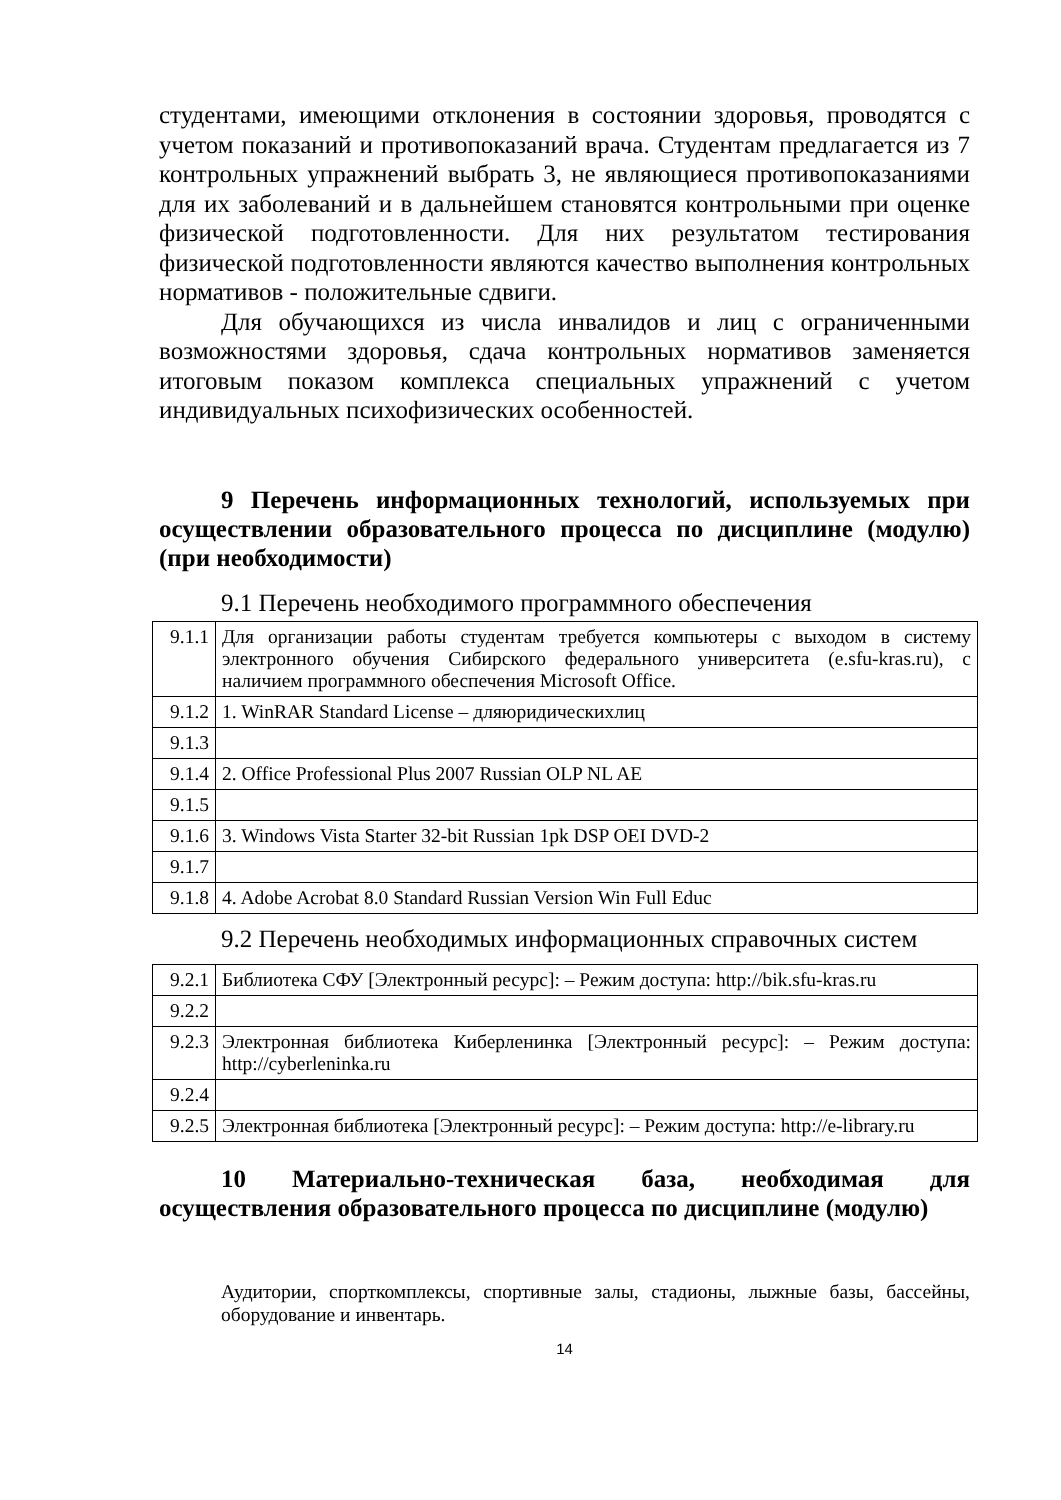студентами, имеющими отклонения в состоянии здоровья, проводятся с учетом показаний и противопоказаний врача. Студентам предлагается из 7 контрольных упражнений выбрать 3, не являющиеся противопоказаниями для их заболеваний и в дальнейшем становятся контрольными при оценке физической подготовленности. Для них результатом тестирования физической подготовленности являются качество выполнения контрольных нормативов - положительные сдвиги.
Для обучающихся из числа инвалидов и лиц с ограниченными возможностями здоровья, сдача контрольных нормативов заменяется итоговым показом комплекса специальных упражнений с учетом индивидуальных психофизических особенностей.
9 Перечень информационных технологий, используемых при осуществлении образовательного процесса по дисциплине (модулю) (при необходимости)
9.1 Перечень необходимого программного обеспечения
| 9.1.1 | Для организации работы студентам требуется компьютеры с выходом в систему электронного обучения Сибирского федерального университета (e.sfu-kras.ru), с наличием программного обеспечения Microsoft Office. |
| 9.1.2 | 1. WinRAR Standard License – дляюридическихлиц |
| 9.1.3 | |
| 9.1.4 | 2. Office Professional Plus 2007 Russian OLP NL AE |
| 9.1.5 | |
| 9.1.6 | 3. Windows Vista Starter 32-bit Russian 1pk DSP OEI DVD-2 |
| 9.1.7 | |
| 9.1.8 | 4. Adobe Acrobat 8.0 Standard Russian Version Win Full Educ |
9.2 Перечень необходимых информационных справочных систем
| 9.2.1 | Библиотека СФУ [Электронный ресурс]: – Режим доступа: http://bik.sfu-kras.ru |
| 9.2.2 | |
| 9.2.3 | Электронная библиотека Киберленинка [Электронный ресурс]: – Режим доступа: http://cyberleninka.ru |
| 9.2.4 | |
| 9.2.5 | Электронная библиотека [Электронный ресурс]: – Режим доступа: http://e-library.ru |
10 Материально-техническая база, необходимая для осуществления образовательного процесса по дисциплине (модулю)
Аудитории, спорткомплексы, спортивные залы, стадионы, лыжные базы, бассейны, оборудование и инвентарь.
14